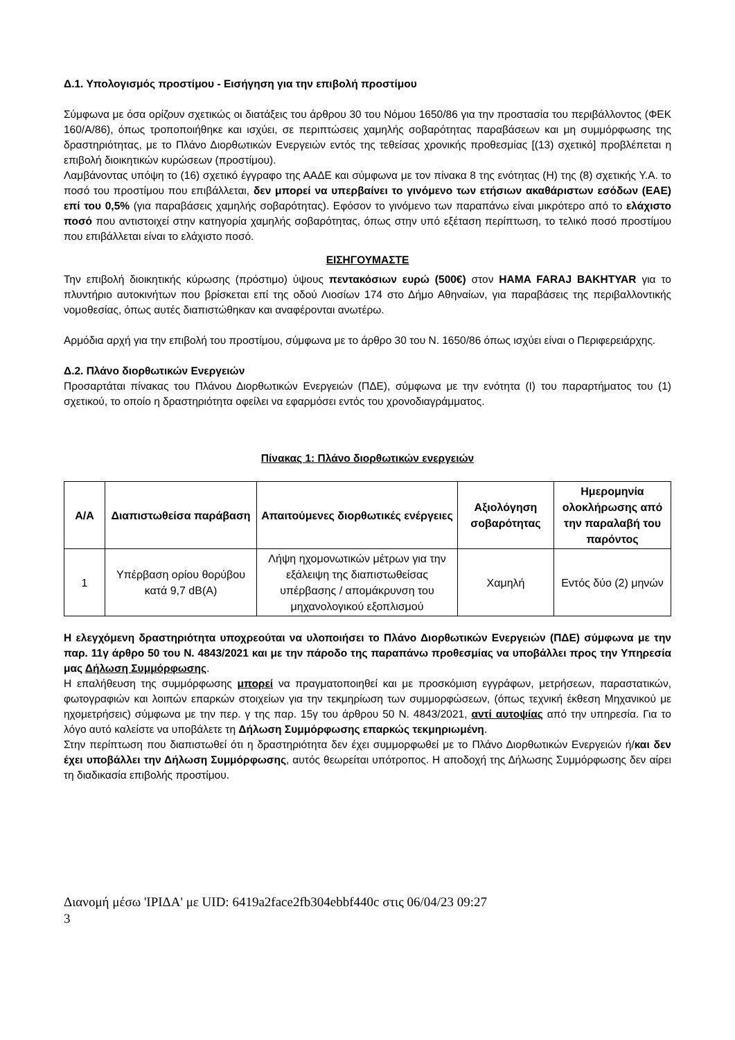Δ.1. Υπολογισμός προστίμου - Εισήγηση για την επιβολή προστίμου
Σύμφωνα με όσα ορίζουν σχετικώς οι διατάξεις του άρθρου 30 του Νόμου 1650/86 για την προστασία του περιβάλλοντος (ΦΕΚ 160/Α/86), όπως τροποποιήθηκε και ισχύει, σε περιπτώσεις χαμηλής σοβαρότητας παραβάσεων και μη συμμόρφωσης της δραστηριότητας, με το Πλάνο Διορθωτικών Ενεργειών εντός της τεθείσας χρονικής προθεσμίας [(13) σχετικό] προβλέπεται η επιβολή διοικητικών κυρώσεων (προστίμου).
Λαμβάνοντας υπόψη το (16) σχετικό έγγραφο της ΑΑΔΕ και σύμφωνα με τον πίνακα 8 της ενότητας (Η) της (8) σχετικής Υ.Α. το ποσό του προστίμου που επιβάλλεται, δεν μπορεί να υπερβαίνει το γινόμενο των ετήσιων ακαθάριστων εσόδων (ΕΑΕ) επί του 0,5% (για παραβάσεις χαμηλής σοβαρότητας). Εφόσον το γινόμενο των παραπάνω είναι μικρότερο από το ελάχιστο ποσό που αντιστοιχεί στην κατηγορία χαμηλής σοβαρότητας, όπως στην υπό εξέταση περίπτωση, το τελικό ποσό προστίμου που επιβάλλεται είναι το ελάχιστο ποσό.
ΕΙΣΗΓΟΥΜΑΣΤΕ
Την επιβολή διοικητικής κύρωσης (πρόστιμο) ύψους πεντακόσιων ευρώ (500€) στον HAMA FARAJ BAKHTYAR για το πλυντήριο αυτοκινήτων που βρίσκεται επί της οδού Λιοσίων 174 στο Δήμο Αθηναίων, για παραβάσεις της περιβαλλοντικής νομοθεσίας, όπως αυτές διαπιστώθηκαν και αναφέρονται ανωτέρω.
Αρμόδια αρχή για την επιβολή του προστίμου, σύμφωνα με το άρθρο 30 του Ν. 1650/86 όπως ισχύει είναι ο Περιφερειάρχης.
Δ.2. Πλάνο διορθωτικών Ενεργειών
Προσαρτάται πίνακας του Πλάνου Διορθωτικών Ενεργειών (ΠΔΕ), σύμφωνα με την ενότητα (Ι) του παραρτήματος του (1) σχετικού, το οποίο η δραστηριότητα οφείλει να εφαρμόσει εντός του χρονοδιαγράμματος.
Πίνακας 1: Πλάνο διορθωτικών ενεργειών
| Α/Α | Διαπιστωθείσα παράβαση | Απαιτούμενες διορθωτικές ενέργειες | Αξιολόγηση σοβαρότητας | Ημερομηνία ολοκλήρωσης από την παραλαβή του παρόντος |
| --- | --- | --- | --- | --- |
| 1 | Υπέρβαση ορίου θορύβου κατά 9,7 dB(A) | Λήψη ηχομονωτικών μέτρων για την εξάλειψη της διαπιστωθείσας υπέρβασης / απομάκρυνση του μηχανολογικού εξοπλισμού | Χαμηλή | Εντός δύο (2) μηνών |
Η ελεγχόμενη δραστηριότητα υποχρεούται να υλοποιήσει το Πλάνο Διορθωτικών Ενεργειών (ΠΔΕ) σύμφωνα με την παρ. 11γ άρθρο 50 του Ν. 4843/2021 και με την πάροδο της παραπάνω προθεσμίας να υποβάλλει προς την Υπηρεσία μας Δήλωση Συμμόρφωσης.
Η επαλήθευση της συμμόρφωσης μπορεί να πραγματοποιηθεί και με προσκόμιση εγγράφων, μετρήσεων, παραστατικών, φωτογραφιών και λοιπών επαρκών στοιχείων για την τεκμηρίωση των συμμορφώσεων, (όπως τεχνική έκθεση Μηχανικού με ηχομετρήσεις) σύμφωνα με την περ. γ της παρ. 15γ του άρθρου 50 Ν. 4843/2021, αντί αυτοψίας από την υπηρεσία. Για το λόγο αυτό καλείστε να υποβάλετε τη Δήλωση Συμμόρφωσης επαρκώς τεκμηριωμένη.
Στην περίπτωση που διαπιστωθεί ότι η δραστηριότητα δεν έχει συμμορφωθεί με το Πλάνο Διορθωτικών Ενεργειών ή/και δεν έχει υποβάλλει την Δήλωση Συμμόρφωσης, αυτός θεωρείται υπότροπος. Η αποδοχή της Δήλωσης Συμμόρφωσης δεν αίρει τη διαδικασία επιβολής προστίμου.
Διανομή μέσω 'ΙΡΙΔΑ' με UID: 6419a2face2fb304ebbf440c στις 06/04/23 09:27
3